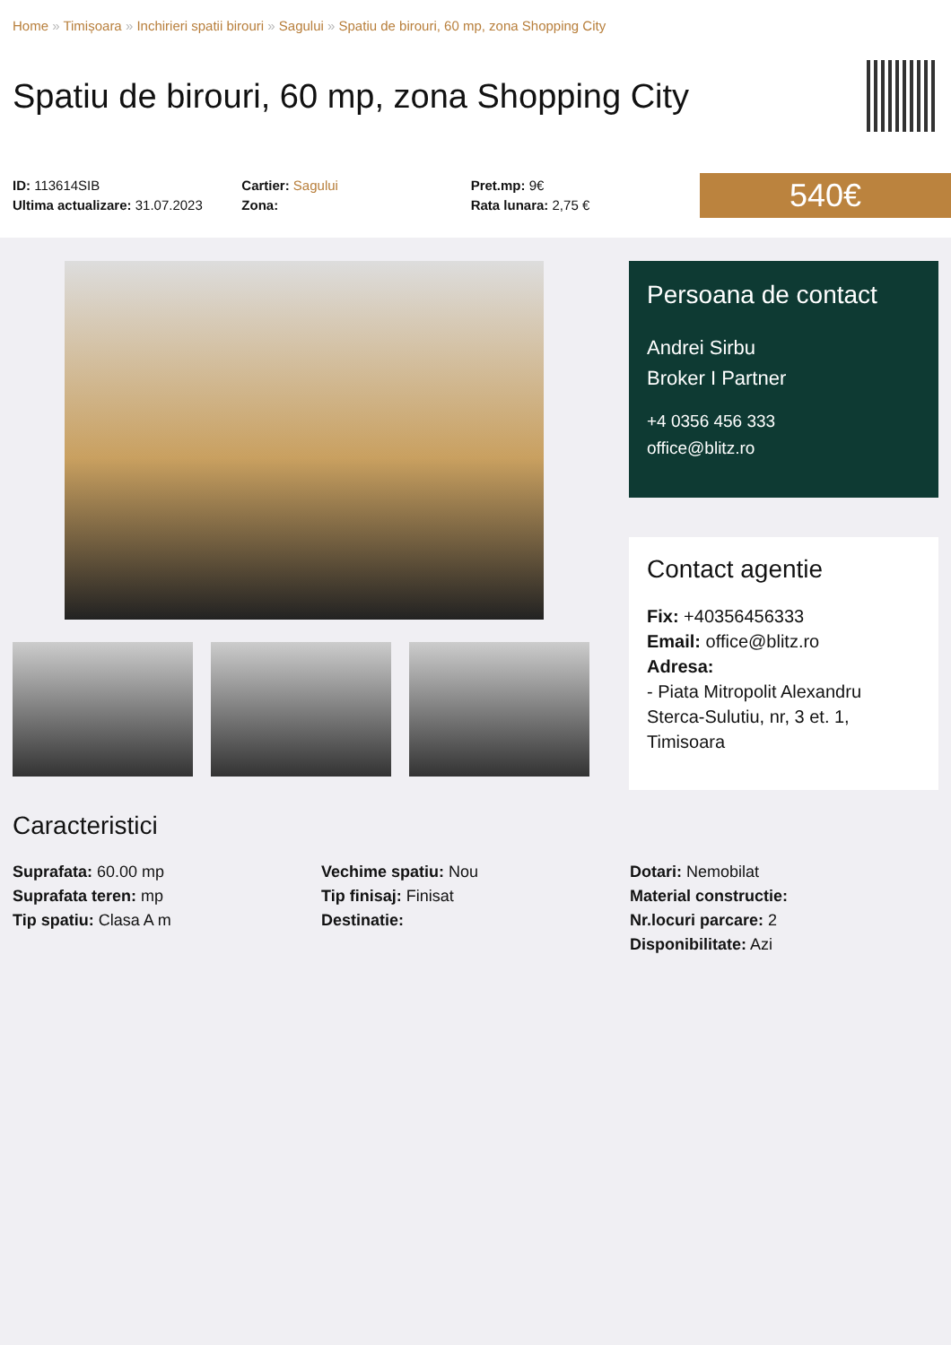Home » Timișoara » Inchirieri spatii birouri » Sagului » Spatiu de birouri, 60 mp, zona Shopping City
Spatiu de birouri, 60 mp, zona Shopping City
ID: 113614SIB
Ultima actualizare: 31.07.2023
Cartier: Sagului
Zona:
Pret.mp: 9€
Rata lunara: 2,75 €
540€
Persoana de contact
Andrei Sirbu
Broker I Partner
+4 0356 456 333
office@blitz.ro
Contact agentie
Fix: +40356456333
Email: office@blitz.ro
Adresa:
- Piata Mitropolit Alexandru Sterca-Sulutiu, nr, 3 et. 1, Timisoara
Caracteristici
Suprafata: 60.00 mp
Suprafata teren: mp
Tip spatiu: Clasa A m
Vechime spatiu: Nou
Tip finisaj: Finisat
Destinatie:
Dotari: Nemobilat
Material constructie:
Nr.locuri parcare: 2
Disponibilitate: Azi